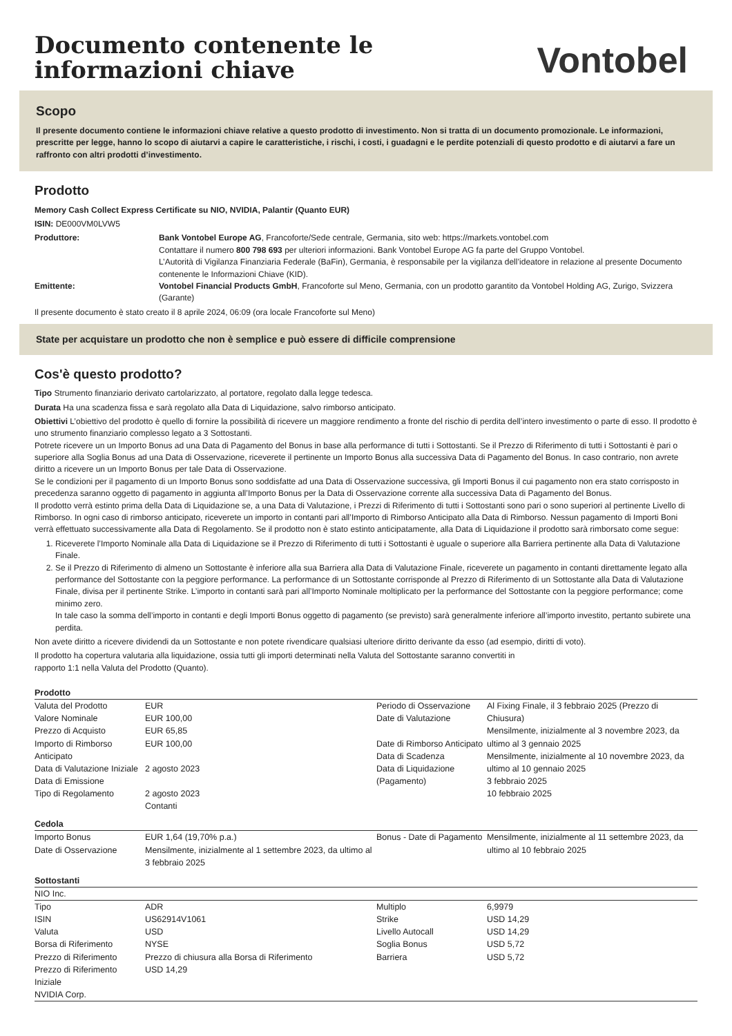Documento contenente le
informazioni chiave
Vontobel
Scopo
Il presente documento contiene le informazioni chiave relative a questo prodotto di investimento. Non si tratta di un documento promozionale. Le informazioni, prescritte per legge, hanno lo scopo di aiutarvi a capire le caratteristiche, i rischi, i costi, i guadagni e le perdite potenziali di questo prodotto e di aiutarvi a fare un raffronto con altri prodotti d’investimento.
Prodotto
Memory Cash Collect Express Certificate su NIO, NVIDIA, Palantir (Quanto EUR)
ISIN: DE000VM0LVW5
Produttore: Bank Vontobel Europe AG, Francoforte/Sede centrale, Germania, sito web: https://markets.vontobel.com
Contattare il numero 800 798 693 per ulteriori informazioni. Bank Vontobel Europe AG fa parte del Gruppo Vontobel.
L’Autorità di Vigilanza Finanziaria Federale (BaFin), Germania, è responsabile per la vigilanza dell’ideatore in relazione al presente Documento contenente le Informazioni Chiave (KID).
Emittente: Vontobel Financial Products GmbH, Francoforte sul Meno, Germania, con un prodotto garantito da Vontobel Holding AG, Zurigo, Svizzera (Garante)
Il presente documento è stato creato il 8 aprile 2024, 06:09 (ora locale Francoforte sul Meno)
State per acquistare un prodotto che non è semplice e può essere di difficile comprensione
Cos'è questo prodotto?
Tipo Strumento finanziario derivato cartolarizzato, al portatore, regolato dalla legge tedesca.
Durata Ha una scadenza fissa e sarà regolato alla Data di Liquidazione, salvo rimborso anticipato.
Obiettivi L’obiettivo del prodotto è quello di fornire la possibilità di ricevere un maggiore rendimento a fronte del rischio di perdita dell’intero investimento o parte di esso. Il prodotto è uno strumento finanziario complesso legato a 3 Sottostanti.
Potrete ricevere un un Importo Bonus ad una Data di Pagamento del Bonus in base alla performance di tutti i Sottostanti. Se il Prezzo di Riferimento di tutti i Sottostanti è pari o superiore alla Soglia Bonus ad una Data di Osservazione, riceverete il pertinente un Importo Bonus alla successiva Data di Pagamento del Bonus. In caso contrario, non avrete diritto a ricevere un un Importo Bonus per tale Data di Osservazione.
Se le condizioni per il pagamento di un Importo Bonus sono soddisfatte ad una Data di Osservazione successiva, gli Importi Bonus il cui pagamento non era stato corrisposto in precedenza saranno oggetto di pagamento in aggiunta all’Importo Bonus per la Data di Osservazione corrente alla successiva Data di Pagamento del Bonus.
Il prodotto verrà estinto prima della Data di Liquidazione se, a una Data di Valutazione, i Prezzi di Riferimento di tutti i Sottostanti sono pari o sono superiori al pertinente Livello di Rimborso. In ogni caso di rimborso anticipato, riceverete un importo in contanti pari all’Importo di Rimborso Anticipato alla Data di Rimborso. Nessun pagamento di Importi Boni verrà effettuato successivamente alla Data di Regolamento. Se il prodotto non è stato estinto anticipatamente, alla Data di Liquidazione il prodotto sarà rimborsato come segue:
1. Riceverete l’Importo Nominale alla Data di Liquidazione se il Prezzo di Riferimento di tutti i Sottostanti è uguale o superiore alla Barriera pertinente alla Data di Valutazione Finale.
2. Se il Prezzo di Riferimento di almeno un Sottostante è inferiore alla sua Barriera alla Data di Valutazione Finale, riceverete un pagamento in contanti direttamente legato alla performance del Sottostante con la peggiore performance. La performance di un Sottostante corrisponde al Prezzo di Riferimento di un Sottostante alla Data di Valutazione Finale, divisa per il pertinente Strike. L’importo in contanti sarà pari all’Importo Nominale moltiplicato per la performance del Sottostante con la peggiore performance; come minimo zero.
In tale caso la somma dell’importo in contanti e degli Importi Bonus oggetto di pagamento (se previsto) sarà generalmente inferiore all’importo investito, pertanto subirete una perdita.
Non avete diritto a ricevere dividendi da un Sottostante e non potete rivendicare qualsiasi ulteriore diritto derivante da esso (ad esempio, diritti di voto).
Il prodotto ha copertura valutaria alla liquidazione, ossia tutti gli importi determinati nella Valuta del Sottostante saranno convertiti in
rapporto 1:1 nella Valuta del Prodotto (Quanto).
| Prodotto | | | |
| Valuta del Prodotto Valore Nominale Prezzo di Acquisto Importo di Rimborso Anticipato Data di Valutazione Iniziale Data di Emissione Tipo di Regolamento | EUR EUR 100,00 EUR 65,85 EUR 100,00 2 agosto 2023 2 agosto 2023 Contanti | Periodo di Osservazione Date di Valutazione Date di Rimborso Anticipato Data di Scadenza Data di Liquidazione (Pagamento) | Al Fixing Finale, il 3 febbraio 2025 (Prezzo di Chiusura) Mensilmente, inizialmente al 3 novembre 2023, da ultimo al 3 gennaio 2025 Mensilmente, inizialmente al 10 novembre 2023, da ultimo al 10 gennaio 2025 3 febbraio 2025 10 febbraio 2025 |
| Cedola | | | |
| Importo Bonus Date di Osservazione | EUR 1,64 (19,70% p.a.) Mensilmente, inizialmente al 1 settembre 2023, da ultimo al 3 febbraio 2025 | Bonus - Date di Pagamento | Mensilmente, inizialmente al 11 settembre 2023, da ultimo al 10 febbraio 2025 |
| Sottostanti | | | |
| NIO Inc. | | | |
| Tipo | ADR | Multiplo | 6,9979 |
| ISIN | US62914V1061 | Strike | USD 14,29 |
| Valuta | USD | Livello Autocall | USD 14,29 |
| Borsa di Riferimento | NYSE | Soglia Bonus | USD 5,72 |
| Prezzo di Riferimento | Prezzo di chiusura alla Borsa di Riferimento | Barriera | USD 5,72 |
| Prezzo di Riferimento Iniziale | USD 14,29 | | |
| NVIDIA Corp. | | | |